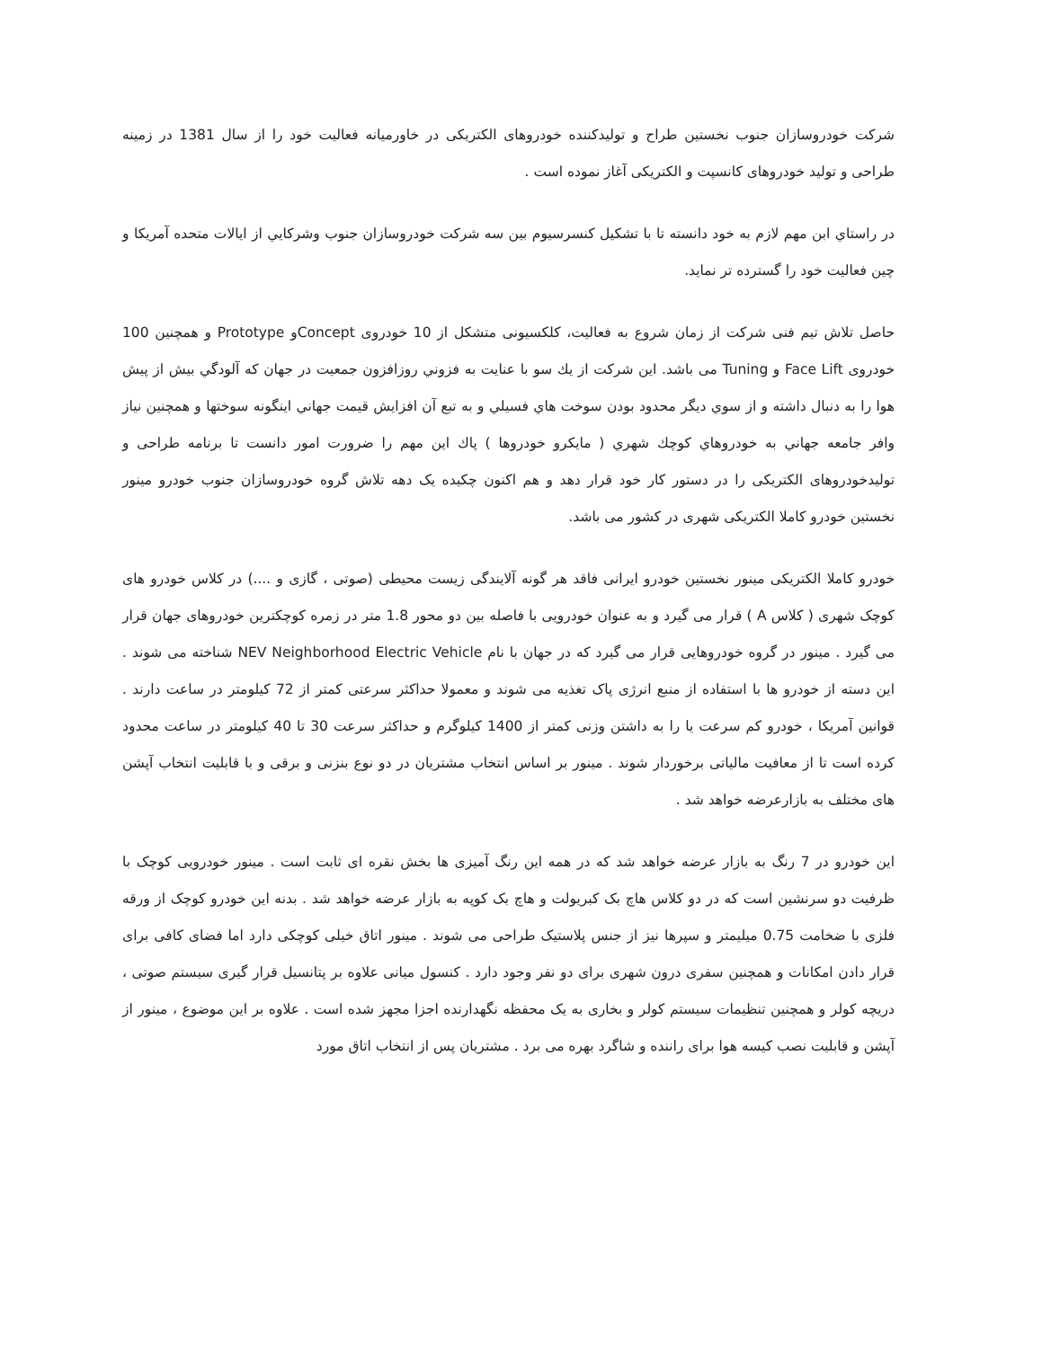شرکت خودروسازان جنوب نخستین طراح و تولیدکننده خودروهای الکتریکی در خاورمیانه فعالیت خود را از سال 1381 در زمینه طراحی و تولید خودروهای کانسپت و الکتریکی آغاز نموده است .
در راستاي ابن مهم لازم به خود دانسته تا با تشکیل کنسرسیوم بین سه شرکت خودروسازان جنوب وشرکايي از ايالات متحده آمریکا و چین فعالیت خود را گسترده تر نماید.
حاصل تلاش تیم فنی شرکت از زمان شروع به فعالیت، کلکسیونی متشکل از 10 خودروی Conceptو Prototype و همچنین 100 خودروی Face Lift و Tuning می باشد. این شرکت از يك سو با عنايت به فزوني روزافزون جمعيت در جهان كه آلودگي بيش از پيش هوا را به دنبال داشته و از سوي ديگر محدود بودن سوخت هاي فسيلي و به تبع آن افزايش قيمت جهاني اينگونه سوختها و همچنين نياز وافر جامعه جهاني به خودروهاي كوچك شهري ( مايكرو خودروها ) پاك اين مهم را ضرورت امور دانست تا برنامه طراحی و تولیدخودروهای الکتریکی را در دستور کار خود قرار دهد و هم اکنون چکیده یک دهه تلاش گروه خودروسازان جنوب خودرو مینور نخستین خودرو کاملا الکتریکی شهری در کشور می باشد.
خودرو کاملا الکتریکی مینور نخستین خودرو ایرانی فاقد هر گونه آلایندگی زیست محیطی (صوتی ، گازی و ....) در کلاس خودرو های کوچک شهری ( کلاس A ) قرار می گیرد و به عنوان خودرویی با فاصله بین دو محور 1.8 متر در زمره کوچکترین خودروهای جهان قرار می گیرد . مینور در گروه خودروهایی قرار می گیرد که در جهان با نام NEV Neighborhood Electric Vehicle شناخته می شوند . این دسته از خودرو ها با استفاده از منبع انرژی پاک تغذیه می شوند و معمولا حداکثر سرعتی کمتر از 72 کیلومتر در ساعت دارند . قوانین آمریکا ، خودرو کم سرعت یا را به داشتن وزنی کمتر از 1400 کیلوگرم و حداکثر سرعت 30 تا 40 کیلومتر در ساعت محدود کرده است تا از معافیت مالیاتی برخوردار شوند . مینور بر اساس انتخاب مشتریان در دو نوع بنزنی و برقی و با قابلیت انتخاب آپشن های مختلف به بازارعرضه خواهد شد .
این خودرو در 7 رنگ به بازار عرضه خواهد شد که در همه این رنگ آمیزی ها بخش نقره ای ثابت است . مینور خودرویی کوچک با ظرفیت دو سرنشین است که در دو کلاس هاچ بک کبریولت و هاچ بک کوپه به بازار عرضه خواهد شد . بدنه این خودرو کوچک از ورقه فلزی با ضخامت 0.75 میلیمتر و سپرها نیز از جنس پلاستیک طراحی می شوند . مینور اتاق خیلی کوچکی دارد اما فضای کافی برای قرار دادن امکانات و همچنین سفری درون شهری برای دو نفر وجود دارد . کنسول میانی علاوه بر پتانسیل قرار گیری سیستم صوتی ، دریچه کولر و همچنین تنظیمات سیستم کولر و بخاری به یک محفظه نگهدارنده اجزا مجهز شده است . علاوه بر این موضوع ، مینور از آپشن و قابلیت نصب کیسه هوا برای راننده و شاگرد بهره می برد . مشتریان پس از انتخاب اتاق مورد